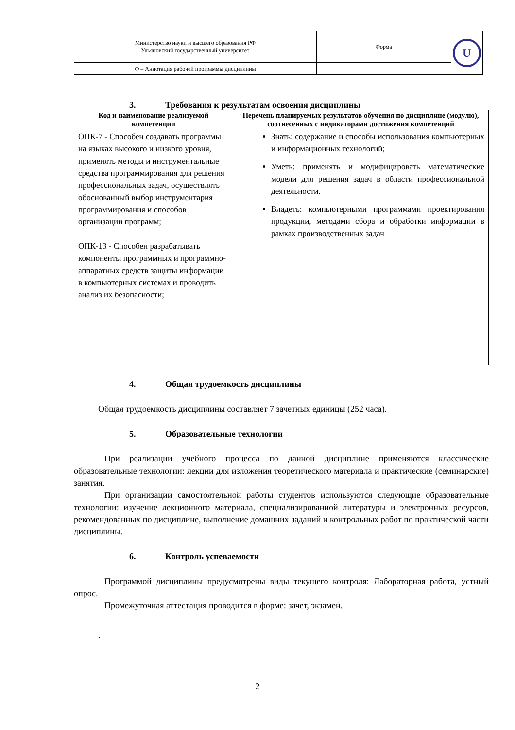| Министерство науки и высшего образования РФ Ульяновский государственный университет | Форма | U |
| Ф – Аннотация рабочей программы дисциплины | | |
3. Требования к результатам освоения дисциплины
| Код и наименование реализуемой компетенции | Перечень планируемых результатов обучения по дисциплине (модулю), соотнесенных с индикаторами достижения компетенций |
| --- | --- |
| ОПК-7 - Способен создавать программы на языках высокого и низкого уровня, применять методы и инструментальные средства программирования для решения профессиональных задач, осуществлять обоснованный выбор инструментария программирования и способов организации программ; ОПК-13 - Способен разрабатывать компоненты программных и программно-аппаратных средств защиты информации в компьютерных системах и проводить анализ их безопасности; | Знать: содержание и способы использования компьютерных и информационных технологий; Уметь: применять и модифицировать математические модели для решения задач в области профессиональной деятельности. Владеть: компьютерными программами проектирования продукции, методами сбора и обработки информации в рамках производственных задач |
4. Общая трудоемкость дисциплины
Общая трудоемкость дисциплины составляет 7 зачетных единицы (252 часа).
5. Образовательные технологии
При реализации учебного процесса по данной дисциплине применяются классические образовательные технологии: лекции для изложения теоретического материала и практические (семинарские) занятия.
При организации самостоятельной работы студентов используются следующие образовательные технологии: изучение лекционного материала, специализированной литературы и электронных ресурсов, рекомендованных по дисциплине, выполнение домашних заданий и контрольных работ по практической части дисциплины.
6. Контроль успеваемости
Программой дисциплины предусмотрены виды текущего контроля: Лабораторная работа, устный опрос.
Промежуточная аттестация проводится в форме: зачет, экзамен.
.
2